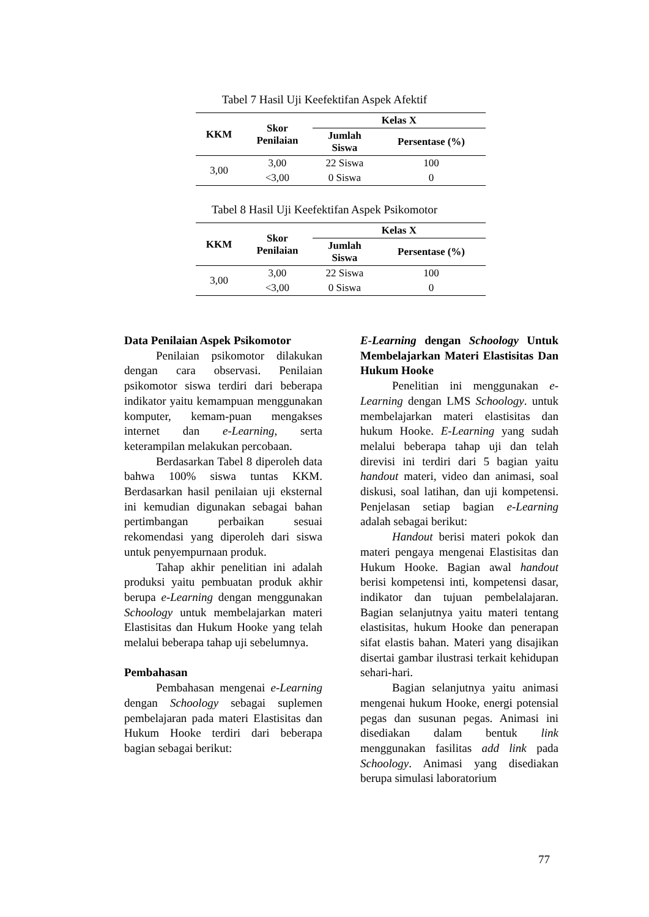Tabel 7 Hasil Uji Keefektifan Aspek Afektif
| KKM | Skor Penilaian | Kelas X | |
| --- | --- | --- | --- |
| | | Jumlah Siswa | Persentase (%) |
| 3,00 | 3,00 | 22 Siswa | 100 |
| | <3,00 | 0 Siswa | 0 |
Tabel 8 Hasil Uji Keefektifan Aspek Psikomotor
| KKM | Skor Penilaian | Kelas X | |
| --- | --- | --- | --- |
| | | Jumlah Siswa | Persentase (%) |
| 3,00 | 3,00 | 22 Siswa | 100 |
| | <3,00 | 0 Siswa | 0 |
Data Penilaian Aspek Psikomotor
Penilaian psikomotor dilakukan dengan cara observasi. Penilaian psikomotor siswa terdiri dari beberapa indikator yaitu kemampuan menggunakan komputer, kemam-puan mengakses internet dan e-Learning, serta keterampilan melakukan percobaan.
Berdasarkan Tabel 8 diperoleh data bahwa 100% siswa tuntas KKM. Berdasarkan hasil penilaian uji eksternal ini kemudian digunakan sebagai bahan pertimbangan perbaikan sesuai rekomendasi yang diperoleh dari siswa untuk penyempurnaan produk.
Tahap akhir penelitian ini adalah produksi yaitu pembuatan produk akhir berupa e-Learning dengan menggunakan Schoology untuk membelajarkan materi Elastisitas dan Hukum Hooke yang telah melalui beberapa tahap uji sebelumnya.
Pembahasan
Pembahasan mengenai e-Learning dengan Schoology sebagai suplemen pembelajaran pada materi Elastisitas dan Hukum Hooke terdiri dari beberapa bagian sebagai berikut:
E-Learning dengan Schoology Untuk Membelajarkan Materi Elastisitas Dan Hukum Hooke
Penelitian ini menggunakan e-Learning dengan LMS Schoology. untuk membelajarkan materi elastisitas dan hukum Hooke. E-Learning yang sudah melalui beberapa tahap uji dan telah direvisi ini terdiri dari 5 bagian yaitu handout materi, video dan animasi, soal diskusi, soal latihan, dan uji kompetensi. Penjelasan setiap bagian e-Learning adalah sebagai berikut:
Handout berisi materi pokok dan materi pengaya mengenai Elastisitas dan Hukum Hooke. Bagian awal handout berisi kompetensi inti, kompetensi dasar, indikator dan tujuan pembelalajaran. Bagian selanjutnya yaitu materi tentang elastisitas, hukum Hooke dan penerapan sifat elastis bahan. Materi yang disajikan disertai gambar ilustrasi terkait kehidupan sehari-hari.
Bagian selanjutnya yaitu animasi mengenai hukum Hooke, energi potensial pegas dan susunan pegas. Animasi ini disediakan dalam bentuk link menggunakan fasilitas add link pada Schoology. Animasi yang disediakan berupa simulasi laboratorium
77